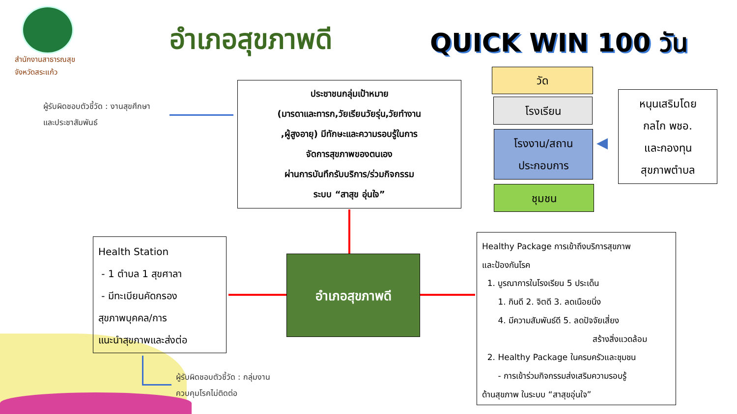สำนักงานสาธารณสุข
จังหวัดสระแก้ว
อำเภอสุขภาพดี QUICK WIN 100 วัน
ผู้รับผิดชอบตัวชี้วัด : งานสุขศึกษา
และประชาสัมพันธ์
ประชาชนกลุ่มเป้าหมาย
(มารดาและทารก,วัยเรียนวัยรุ่น,วัยทำงาน
,ผู้สูงอายุ) มีทักษะและความรอบรู้ในการ
จัดการสุขภาพของตนเอง
ผ่านการบันทึกรับบริการ/ร่วมกิจกรรม
ระบบ “สาสุข อุ่นใจ”
วัด
โรงเรียน
โรงงาน/สถาน
ประกอบการ
ชุมชน
◀
หนุนเสริมโดย
กลไก พชอ.
และกองทุน
สุขภาพตำบล
Health Station
- 1 ตำบล 1 สุขศาลา
- มีทะเบียนคัดกรอง
สุขภาพบุคคล/การ
แนะนำสุขภาพและส่งต่อ
อำเภอสุขภาพดี
ผู้รับผิดชอบตัวชี้วัด : กลุ่มงาน
ควบคุมโรคไม่ติดต่อ
Healthy Package การเข้าถึงบริการสุขภาพ
และป้องกันโรค
1. บูรณาการในโรงเรียน 5 ประเด็น
1. กินดี 2. จิตดี 3. ลดเนือยนิ่ง
4. มีความสัมพันธ์ดี 5. ลดปัจจัยเสี่ยง
สร้างสิ่งแวดล้อม
2. Healthy Package ในครบครัวและชุมชน
- การเข้าร่วมกิจกรรมส่งเสริมความรอบรู้
ด้านสุขภาพ ในระบบ “สาสุขอุ่นใจ”